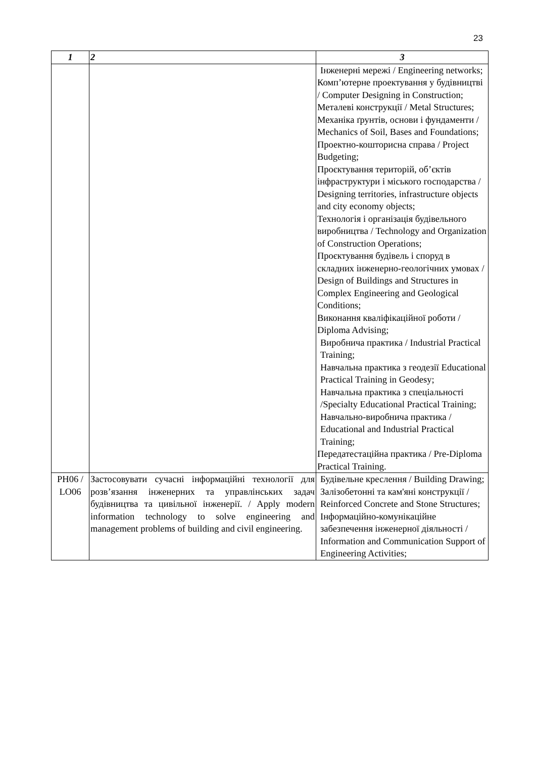23
| 1 | 2 | 3 |
| --- | --- | --- |
| | | Інженерні мережі / Engineering networks; Комп’ютерне проектування у будівництві / Computer Designing in Construction; Металеві конструкції / Metal Structures; Механіка ґрунтів, основи і фундаменти / Mechanics of Soil, Bases and Foundations; Проектно-кошторисна справа / Project Budgeting; Проєктування територій, об’єктів інфраструктури і міського господарства / Designing territories, infrastructure objects and city economy objects; Технологія і організація будівельного виробництва / Technology and Organization of Construction Operations; Проєктування будівель і споруд в складних інженерно-геологічних умовах / Design of Buildings and Structures in Complex Engineering and Geological Conditions; Виконання кваліфікаційної роботи / Diploma Advising; Виробнича практика / Industrial Practical Training; Навчальна практика з геодезії Educational Practical Training in Geodesy; Навчальна практика з спеціальності /Specialty Educational Practical Training; Навчально-виробнича практика / Educational and Industrial Practical Training; Передатестаційна практика / Pre-Diploma Practical Training. |
| PH06 / LO06 | Застосовувати сучасні інформаційні технології для розв’язання інженерних та управлінських задач будівництва та цивільної інженерії. / Apply modern information technology to solve engineering and management problems of building and civil engineering. | Будівельне креслення / Building Drawing; Залізобетонні та кам'яні конструкції / Reinforced Concrete and Stone Structures; Інформаційно-комунікаційне забезпечення інженерної діяльності / Information and Communication Support of Engineering Activities; |